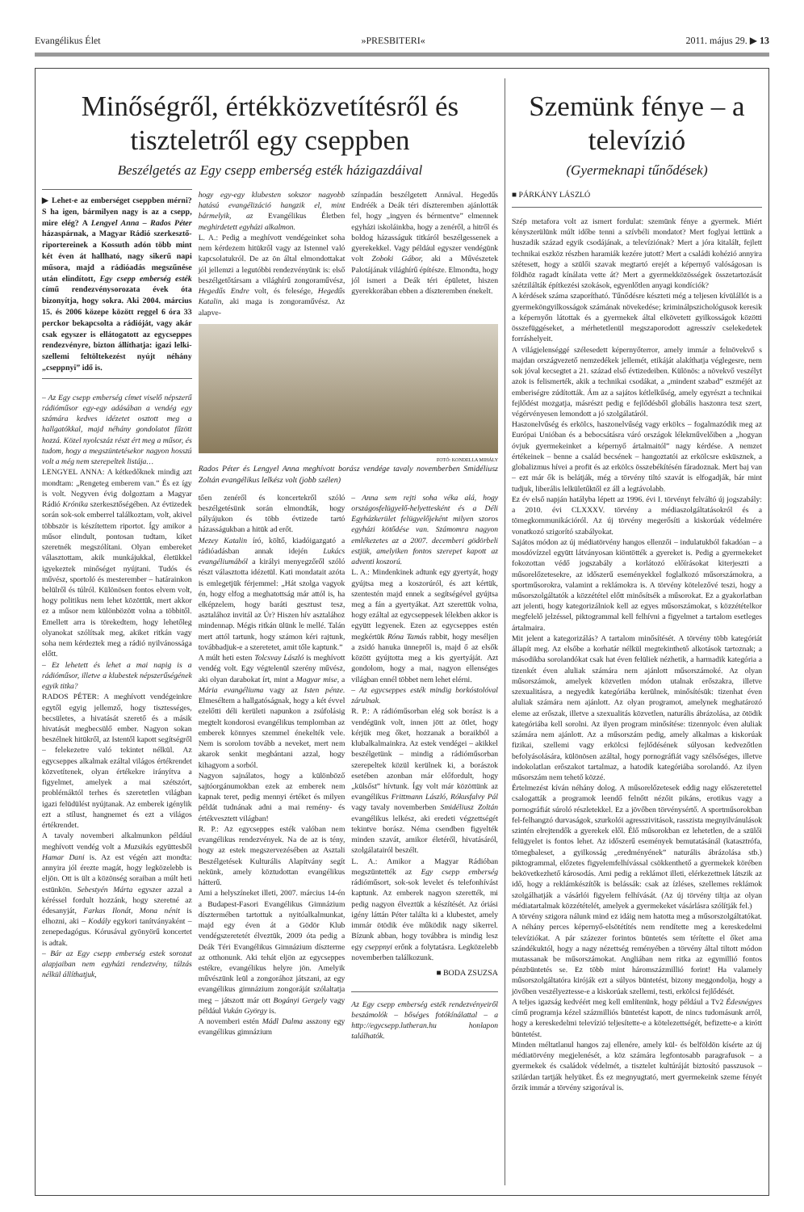Evangélikus Élet »PRESBITERI« 2011. május 29. ▶ 13
Minőségről, értékközvetítésről és tiszteletről egy cseppben
Beszélgetés az Egy csepp emberség esték házigazdáival
▶ Lehet-e az emberséget cseppben mérni? S ha igen, bármilyen nagy is az a csepp, mire elég? A Lengyel Anna – Rados Péter házaspárnak, a Magyar Rádió szerkesztő-riportereinek a Kossuth adón több mint két éven át hallható, nagy sikerű napi műsora, majd a rádióadás megszűnése után elindított, Egy csepp emberség esték című rendezvénysorozata évek óta bizonyítja, hogy sokra. Aki 2004. március 15. és 2006 közepe között reggel 6 óra 33 perckor bekapcsolta a rádióját, vagy akár csak egyszer is ellátogatott az egycseppes rendezvényre, bizton állíthatja: igazi lelki-szellemi feltöltekezést nyújt néhány „cseppnyi” idő is.
– Az Egy csepp emberség címet viselő népszerű rádióműsor egy-egy adásában a vendég egy számára kedves idézetet osztott meg a hallgatókkal, majd néhány gondolatot fűzött hozzá. Közel nyolcszáz részt ért meg a műsor, és tudom, hogy a megszüntetésekor nagyon hosszú volt a még nem szerepeltek listája…
LENGYEL ANNA: A kétkedőknek mindig azt mondtam: „Rengeteg emberem van.” És ez így is volt. Negyven évig dolgoztam a Magyar Rádió Krónika szerkesztőségében. Az évtizedek során sok-sok emberrel találkoztam, volt, akivel többször is készítettem riportot. Így amikor a műsor elindult, pontosan tudtam, kiket szeretnék megszólítani. Olyan embereket választottam, akik munkájukkal, életükkel igyekeztek minőséget nyújtani. Tudós és művész, sportoló és mesterember – határainkon belülről és túlról. Különösen fontos elvem volt, hogy politikus nem lehet közöttük, mert akkor ez a műsor nem különbözött volna a többitől. Emellett arra is törekedtem, hogy lehetőleg olyanokat szólítsak meg, akiket ritkán vagy soha nem kérdeztek meg a rádió nyilvánossága előtt.
– Ez lehetett és lehet a mai napig is a rádióműsor, illetve a klubestek népszerűségének egyik titka?
RADOS PÉTER: A meghívott vendégeinkre egytől egyig jellemző, hogy tisztességes, becsületes, a hivatását szerető és a másik hivatását megbecsülő ember. Nagyon sokan beszélnek hitükről, az Istentől kapott segítségről – felekezetre való tekintet nélkül. Az egycseppes alkalmak ezáltal világos értékrendet közvetítenek, olyan értékekre irányítva a figyelmet, amelyek a mai szétszórt, problémáktól terhes és szeretetlen világban igazi felüdülést nyújtanak. Az emberek igénylik ezt a stílust, hangnemet és ezt a világos értékrendet.
A tavaly novemberi alkalmunkon például meghívott vendég volt a Muzsikás együttesből Hamar Dani is. Az est végén azt mondta: annyira jól érezte magát, hogy legközelebb is eljön. Ott is ült a közönség soraiban a múlt heti estünkön. Sebestyén Márta egyszer azzal a kéréssel fordult hozzánk, hogy szeretné az édesanyját, Farkas Ilonát, Mona nénit is elhozni, aki – Kodály egykori tanítványaként – zenepedagógus. Kórusával gyönyörű koncertet is adtak.
– Bár az Egy csepp emberség estek sorozat alapjaiban nem egyházi rendezvény, túlzás nélkül állíthatjuk,
hogy egy-egy klubesten sokszor nagyobb hatású evangélizáció hangzik el, mint bármelyik, az Evangélikus Életben meghirdetett egyházi alkalmon.
L. A.: Pedig a meghívott vendégeinket soha nem kérdezem hitükről vagy az Istennel való kapcsolatukról. De az ön által elmondottakat jól jellemzi a legutóbbi rendezvényünk is: első beszélgetőtársam a világhírű zongoraművész, Hegedűs Endre volt, és felesége, Hegedűs Katalin, aki maga is zongoraművész. Az alapve-
színpadán beszélgetett Annával. Hegedűs Endréék a Deák téri díszteremben ajánlották fel, hogy „ingyen és bérmentve” elmennek egyházi iskoláinkba, hogy a zenéről, a hitről és boldog házasságuk titkáról beszélgessenek a gyerekekkel. Vagy például egyszer vendégünk volt Zoboki Gábor, aki a Művészetek Palotájának világhírű építésze. Elmondta, hogy jól ismeri a Deák téri épületet, hiszen gyerekkorában ebben a díszteremben énekelt.
FOTÓ: KONDELLA MIHÁLY
Rados Péter és Lengyel Anna meghívott borász vendége tavaly novemberben Smidéliusz Zoltán evangélikus lelkész volt (jobb szélen)
tően zenéről és koncertekről szóló beszélgetésünk során elmondták, hogy pályájukon és több évtizede tartó házasságukban a hitük ad erőt.
Mezey Katalin író, költő, kiadóigazgató a rádióadásban annak idején Lukács evangéliumából a királyi menyegzőről szóló részt választotta idézetül. Kati mondatait azóta is emlegetjük férjemmel: „Hát szolga vagyok én, hogy elfog a meghatottság már attól is, ha elképzelem, hogy baráti gesztust tesz, asztalához invitál az Úr? Hiszen hív asztalához mindennap. Mégis ritkán ülünk le mellé. Talán mert attól tartunk, hogy számon kéri rajtunk, továbbadjuk-e a szeretetet, amit tőle kaptunk.”
A múlt heti esten Tolcsvay László is meghívott vendég volt. Egy végtelenül szerény művész, aki olyan darabokat írt, mint a Magyar mise, a Mária evangéliuma vagy az Isten pénze. Elmeséltem a hallgatóságnak, hogy a két évvel ezelőtti déli kerületi napunkon a zsúfolásig megtelt kondorosi evangélikus templomban az emberek könnyes szemmel énekelték vele. Nem is sorolom tovább a neveket, mert nem akarok senkit megbántani azzal, hogy kihagyom a sorból.
Nagyon sajnálatos, hogy a különböző sajtóorgánumokban ezek az emberek nem kapnak teret, pedig mennyi értéket és milyen példát tudnának adni a mai remény- és értékvesztett világban!
R. P.: Az egycseppes esték valóban nem evangélikus rendezvények. Na de az is tény, hogy az estek megszervezésében az Asztali Beszélgetések Kulturális Alapítvány segít nekünk, amely köztudottan evangélikus hátterű.
Ami a helyszíneket illeti, 2007. március 14-én a Budapest-Fasori Evangélikus Gimnázium dísztermében tartottuk a nyitóalkalmunkat, majd egy éven át a Gödör Klub vendégszeretetét élveztük, 2009 óta pedig a Deák Téri Evangélikus Gimnázium díszterme az otthonunk. Aki tehát eljön az egycseppes estékre, evangélikus helyre jön. Amelyik művészünk leül a zongorához játszani, az egy evangélikus gimnázium zongoráját szólaltatja meg – játszott már ott Bogányi Gergely vagy például Vukán György is.
A novemberi estén Mádl Dalma asszony egy evangélikus gimnázium
– Anna sem rejti soha véka alá, hogy országosfelügyelő-helyettesként és a Déli Egyházkerület felügyelőjeként milyen szoros egyházi kötődése van. Számomra nagyon emlékezetes az a 2007. decemberi gödörbeli estjük, amelyiken fontos szerepet kapott az adventi koszorú.
L. A.: Mindenkinek adtunk egy gyertyát, hogy gyújtsa meg a koszorúról, és azt kértük, szentestén majd ennek a segítségével gyújtsa meg a fán a gyertyákat. Azt szerettük volna, hogy ezáltal az egycseppesek lélekben akkor is együtt legyenek. Ezen az egycseppes estén megkértük Róna Tamás rabbit, hogy meséljen a zsidó hanuka ünnepről is, majd ő az elsők között gyújtotta meg a kis gyertyáját. Azt gondolom, hogy a mai, nagyon ellenséges világban ennél többet nem lehet elérni.
– Az egycseppes esték mindig borkóstolóval zárulnak.
R. P.: A rádióműsorban elég sok borász is a vendégünk volt, innen jött az ötlet, hogy kérjük meg őket, hozzanak a boraikból a klubalkalmainkra. Az estek vendégei – akikkel beszélgetünk – mindig a rádióműsorban szerepeltek közül kerülnek ki, a borászok esetében azonban már előfordult, hogy „külsőst” hívtunk. Így volt már közöttünk az evangélikus Frittmann László, Rókusfalvy Pál vagy tavaly novemberben Smidéliusz Zoltán evangélikus lelkész, aki eredeti végzettségét tekintve borász. Néma csendben figyelték minden szavát, amikor életéről, hivatásáról, szolgálatairól beszélt.
L. A.: Amikor a Magyar Rádióban megszüntették az Egy csepp emberség rádióműsort, sok-sok levelet és telefonhívást kaptunk. Az emberek nagyon szerették, mi pedig nagyon élveztük a készítését. Az óriási igény láttán Péter találta ki a klubestet, amely immár ötödik éve működik nagy sikerrel. Bízunk abban, hogy továbbra is mindig lesz egy cseppnyi erőnk a folytatásra. Legközelebb novemberben találkozunk.
■ BODA ZSUZSA
Az Egy csepp emberség esték rendezvényeiről beszámolók – bőséges fotókínálattal – a http://egycsepp.lutheran.hu honlapon találhatók.
Szemünk fénye – a televízió
(Gyermeknapi tűnődések)
■ PÁRKÁNY LÁSZLÓ
Szép metafora volt az ismert fordulat: szemünk fénye a gyermek. Miért kényszerülünk múlt időbe tenni a szívbéli mondatot? Mert foglyai lettünk a huszadik század egyik csodájának, a televíziónak? Mert a jóra kitalált, fejlett technikai eszköz részben haramiák kezére jutott? Mert a családi kohézió annyira szétesett, hogy a szülői szavak megtartó erejét a képernyő valóságosan is földhöz ragadt kínálata vette át? Mert a gyermekközösségek összetartozását szétzilálták építkezési szokások, egyenlőtlen anyagi kondíciók?
A kérdések száma szaporítható. Tűnődésre készteti még a teljesen kívülállót is a gyermeköngyilkosságok számának növekedése; kriminálpszichológusok keresik a képernyőn látottak és a gyermekek által elkövetett gyilkosságok közötti összefüggéseket, a mérhetetlenül megszaporodott agresszív cselekedetek forráshelyeit.
A világjelenséggé szélesedett képernyőterror, amely immár a felnövekvő s majdan országvezető nemzedékek jellemét, etikáját alakíthatja véglegesre, nem sok jóval kecsegtet a 21. század első évtizedeiben. Különös: a növekvő veszélyt azok is felismerték, akik a technikai csodákat, a „mindent szabad” eszméjét az emberiségre zúdították. Ám az a sajátos kétlelkűség, amely egyrészt a technikai fejlődést mozgatja, másrészt pedig e fejlődésből globális haszonra tesz szert, végérvényesen lemondott a jó szolgálatáról.
Haszonelvűség és erkölcs, haszonelvűség vagy erkölcs – fogalmazódik meg az Európai Unióban és a bebocsátásra váró országok lélekművelőiben a „hogyan óvjuk gyermekeinket a képernyő ártalmaitól” nagy kérdése. A nemzet értékeinek – benne a család becsének – hangoztatói az erkölcsre esküsznek, a globalizmus hívei a profit és az erkölcs összebékítésén fáradoznak. Mert baj van – ezt már ők is belátják, még a törvény tiltó szavát is elfogadják, bár mint tudjuk, liberális lelkületűktől ez áll a legtávolabb.
Ez év első napján hatályba lépett az 1996. évi I. törvényt felváltó új jogszabály: a 2010. évi CLXXXV. törvény a médiaszolgáltatásokról és a tömegkommunikációról. Az új törvény megerősíti a kiskorúak védelmére vonatkozó szigorító szabályokat.
Sajátos módon az új médiatörvény hangos ellenzői – indulatukból fakadóan – a mosdóvízzel együtt látványosan kiöntötték a gyereket is. Pedig a gyermekeket fokozottan védő jogszabály a korlátozó előírásokat kiterjeszti a műsorelőzetesekre, az időszerű eseményekkel foglalkozó műsorszámokra, a sportműsorokra, valamint a reklámokra is. A törvény kötelezővé teszi, hogy a műsorszolgáltatók a közzététel előtt minősítsék a műsorokat. Ez a gyakorlatban azt jelenti, hogy kategorizálniok kell az egyes műsorszámokat, s közzétételkor megfelelő jelzéssel, piktogrammal kell felhívni a figyelmet a tartalom esetleges ártalmaira.
Mit jelent a kategorizálás? A tartalom minősítését. A törvény több kategóriát állapít meg. Az elsőbe a korhatár nélkül megtekinthető alkotások tartoznak; a másodikba sorolandókat csak hat éven felüliek nézhetik, a harmadik kategória a tizenkét éven aluliak számára nem ajánlott műsorszámoké. Az olyan műsorszámok, amelyek közvetlen módon utalnak erőszakra, illetve szexualitásra, a negyedik kategóriába kerülnek, minősítésük: tizenhat éven aluliak számára nem ajánlott. Az olyan programot, amelynek meghatározó eleme az erőszak, illetve a szexualitás közvetlen, naturális ábrázolása, az ötödik kategóriába kell sorolni. Az ilyen program minősítése: tizennyolc éven aluliak számára nem ajánlott. Az a műsorszám pedig, amely alkalmas a kiskorúak fizikai, szellemi vagy erkölcsi fejlődésének súlyosan kedvezőtlen befolyásolására, különösen azáltal, hogy pornográfiát vagy szélsőséges, illetve indokolatlan erőszakot tartalmaz, a hatodik kategóriába sorolandó. Az ilyen műsorszám nem tehető közzé.
Értelmezést kíván néhány dolog. A műsorelőzetesek eddig nagy előszeretettel csalogatták a programok leendő felnőtt nézőit pikáns, erotikus vagy a pornográfiát súroló részletekkel. Ez a jövőben törvénysértő. A sportműsorokban fel-felhangzó durvaságok, szurkolói agresszivitások, rasszista megnyilvánulások szintén elrejtendők a gyerekek elől. Élő műsorokban ez lehetetlen, de a szülői felügyelet is fontos lehet. Az időszerű események bemutatásánál (katasztrófa, tömegbaleset, a gyilkosság „eredményének” naturális ábrázolása stb.) piktogrammal, előzetes figyelemfelhívással csökkenthető a gyermekek körében bekövetkezhető károsodás. Ami pedig a reklámot illeti, elérkezettnek látszik az idő, hogy a reklámkészítők is belássák: csak az ízléses, szellemes reklámok szolgálhatják a vásárlói figyelem felhívását. (Az új törvény tiltja az olyan médiatartalmak közzétételét, amelyek a gyermekeket vásárlásra szólítják fel.)
A törvény szigora nálunk mind ez idáig nem hatotta meg a műsorszolgáltatókat. A néhány perces képernyő-elsötétítés nem rendítette meg a kereskedelmi televíziókat. A pár százezer forintos büntetés sem térítette el őket ama szándékuktól, hogy a nagy nézettség reményében a törvény által tiltott módon mutassanak be műsorszámokat. Angliában nem ritka az egymillió fontos pénzbüntetés se. Ez több mint háromszázmillió forint! Ha valamely műsorszolgáltatóra kiróják ezt a súlyos büntetést, bizony meggondolja, hogy a jövőben veszélyeztesse-e a kiskorúak szellemi, testi, erkölcsi fejlődését.
A teljes igazság kedvéért meg kell említenünk, hogy például a Tv2 Édesnégyes című programja kézel százmilliós büntetést kapott, de nincs tudomásunk arról, hogy a kereskedelmi televízió teljesítette-e a kötelezettségét, befizette-e a kirótt büntetést.
Minden méltatlanul hangos zaj ellenére, amely kül- és belföldön kísérte az új médiatörvény megjelenését, a köz számára legfontosabb paragrafusok – a gyermekek és családok védelmét, a tisztelet kultúráját biztosító passzusok – szilárdan tartják helyüket. És ez megnyugtató, mert gyermekeink szeme fényét őrzik immár a törvény szigorával is.